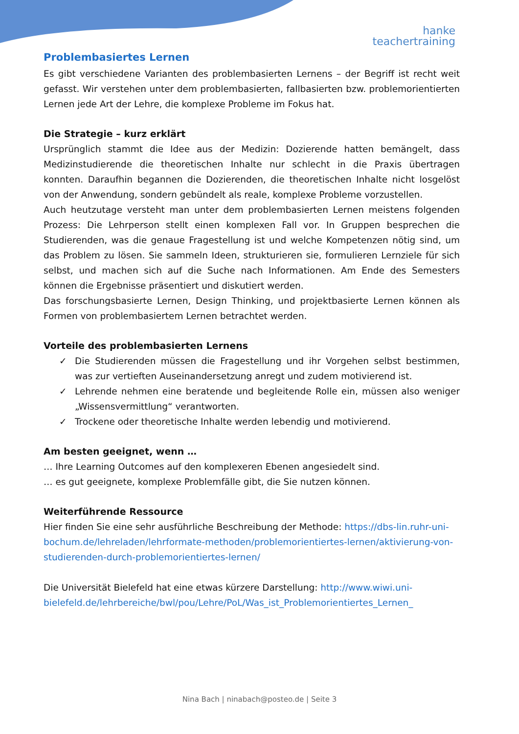hanke
teachertraining
Problembasiertes Lernen
Es gibt verschiedene Varianten des problembasierten Lernens – der Begriff ist recht weit gefasst. Wir verstehen unter dem problembasierten, fallbasierten bzw. problemorientierten Lernen jede Art der Lehre, die komplexe Probleme im Fokus hat.
Die Strategie – kurz erklärt
Ursprünglich stammt die Idee aus der Medizin: Dozierende hatten bemängelt, dass Medizinstudierende die theoretischen Inhalte nur schlecht in die Praxis übertragen konnten. Daraufhin begannen die Dozierenden, die theoretischen Inhalte nicht losgelöst von der Anwendung, sondern gebündelt als reale, komplexe Probleme vorzustellen.
Auch heutzutage versteht man unter dem problembasierten Lernen meistens folgenden Prozess: Die Lehrperson stellt einen komplexen Fall vor. In Gruppen besprechen die Studierenden, was die genaue Fragestellung ist und welche Kompetenzen nötig sind, um das Problem zu lösen. Sie sammeln Ideen, strukturieren sie, formulieren Lernziele für sich selbst, und machen sich auf die Suche nach Informationen. Am Ende des Semesters können die Ergebnisse präsentiert und diskutiert werden.
Das forschungsbasierte Lernen, Design Thinking, und projektbasierte Lernen können als Formen von problembasiertem Lernen betrachtet werden.
Vorteile des problembasierten Lernens
✓ Die Studierenden müssen die Fragestellung und ihr Vorgehen selbst bestimmen, was zur vertieften Auseinandersetzung anregt und zudem motivierend ist.
✓ Lehrende nehmen eine beratende und begleitende Rolle ein, müssen also weniger „Wissensvermittlung“ verantworten.
✓ Trockene oder theoretische Inhalte werden lebendig und motivierend.
Am besten geeignet, wenn …
… Ihre Learning Outcomes auf den komplexeren Ebenen angesiedelt sind.
… es gut geeignete, komplexe Problemfälle gibt, die Sie nutzen können.
Weiterführende Ressource
Hier finden Sie eine sehr ausführliche Beschreibung der Methode: https://dbs-lin.ruhr-uni-bochum.de/lehreladen/lehrformate-methoden/problemorientiertes-lernen/aktivierung-von-studierenden-durch-problemorientiertes-lernen/
Die Universität Bielefeld hat eine etwas kürzere Darstellung: http://www.wiwi.uni-bielefeld.de/lehrbereiche/bwl/pou/Lehre/PoL/Was_ist_Problemorientiertes_Lernen_
Nina Bach | ninabach@posteo.de | Seite 3